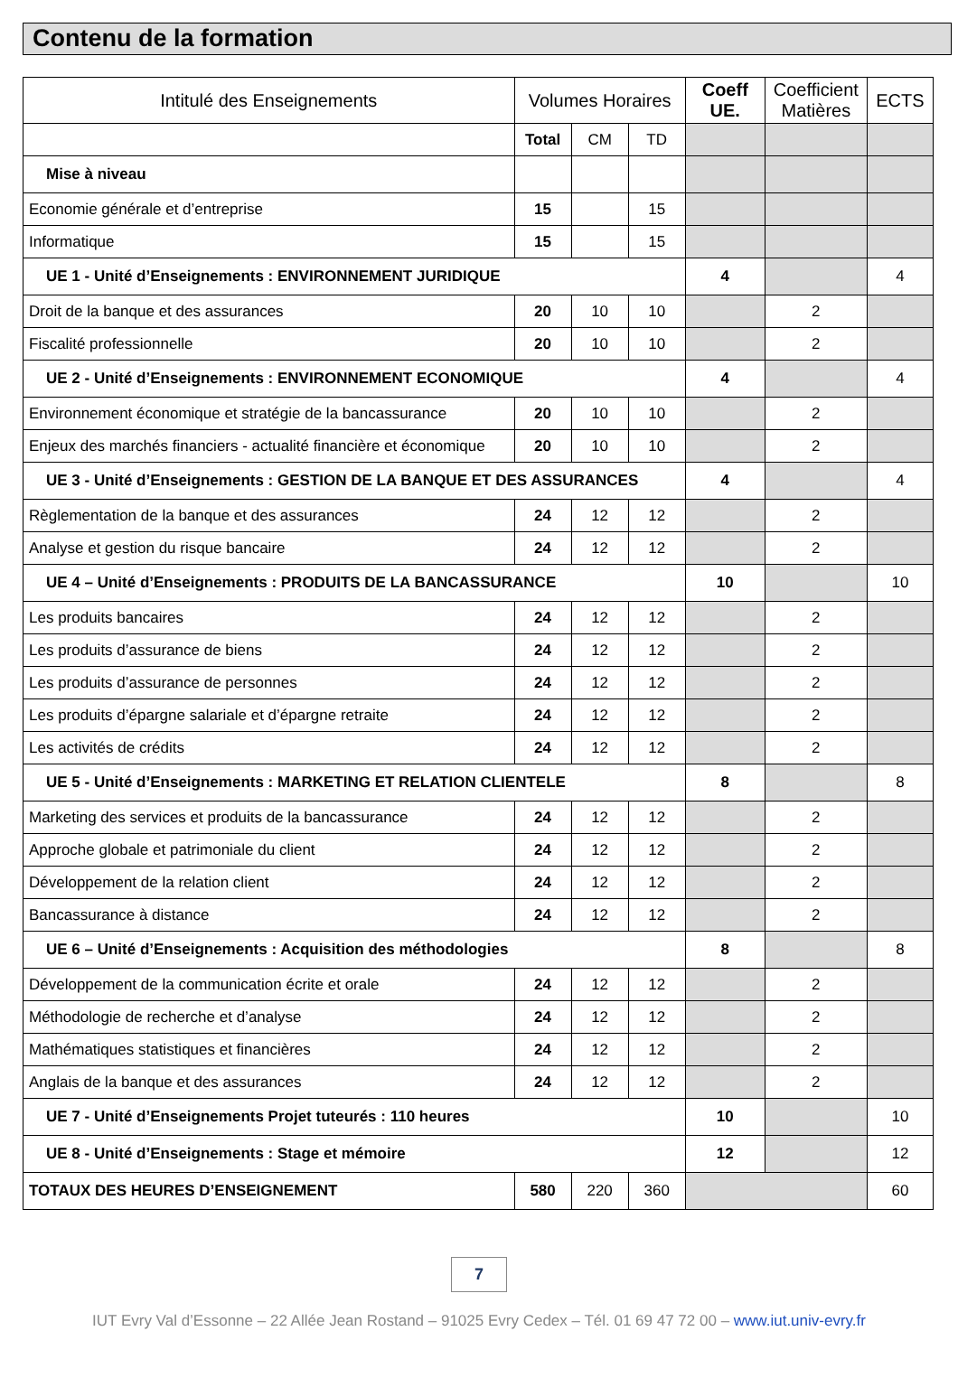Contenu de la formation
| Intitulé des Enseignements | Volumes Horaires | | | Coeff UE. | Coefficient Matières | ECTS |
| --- | --- | --- | --- | --- | --- | --- |
| | Total | CM | TD | | | |
| Mise à niveau | | | | | | |
| Economie générale et d’entreprise | 15 | | 15 | | | |
| Informatique | 15 | | 15 | | | |
| UE 1 - Unité d’Enseignements : ENVIRONNEMENT JURIDIQUE | | | | 4 | | 4 |
| Droit de la banque et des assurances | 20 | 10 | 10 | | 2 | |
| Fiscalité professionnelle | 20 | 10 | 10 | | 2 | |
| UE 2 - Unité d’Enseignements : ENVIRONNEMENT ECONOMIQUE | | | | 4 | | 4 |
| Environnement économique et stratégie de la bancassurance | 20 | 10 | 10 | | 2 | |
| Enjeux des marchés financiers - actualité financière et économique | 20 | 10 | 10 | | 2 | |
| UE 3 - Unité d’Enseignements : GESTION DE LA BANQUE ET DES ASSURANCES | | | | 4 | | 4 |
| Règlementation de la banque et des assurances | 24 | 12 | 12 | | 2 | |
| Analyse et gestion du risque bancaire | 24 | 12 | 12 | | 2 | |
| UE 4 – Unité d’Enseignements : PRODUITS DE LA BANCASSURANCE | | | | 10 | | 10 |
| Les produits bancaires | 24 | 12 | 12 | | 2 | |
| Les produits d’assurance de biens | 24 | 12 | 12 | | 2 | |
| Les produits d’assurance de personnes | 24 | 12 | 12 | | 2 | |
| Les produits d’épargne salariale et d’épargne retraite | 24 | 12 | 12 | | 2 | |
| Les activités de crédits | 24 | 12 | 12 | | 2 | |
| UE 5 - Unité d’Enseignements : MARKETING ET RELATION CLIENTELE | | | | 8 | | 8 |
| Marketing des services et produits de la bancassurance | 24 | 12 | 12 | | 2 | |
| Approche globale et patrimoniale du client | 24 | 12 | 12 | | 2 | |
| Développement de la relation client | 24 | 12 | 12 | | 2 | |
| Bancassurance à distance | 24 | 12 | 12 | | 2 | |
| UE 6 – Unité d’Enseignements : Acquisition des méthodologies | | | | 8 | | 8 |
| Développement de la communication écrite et orale | 24 | 12 | 12 | | 2 | |
| Méthodologie de recherche et d’analyse | 24 | 12 | 12 | | 2 | |
| Mathématiques statistiques et financières | 24 | 12 | 12 | | 2 | |
| Anglais de la banque et des assurances | 24 | 12 | 12 | | 2 | |
| UE 7 - Unité d’Enseignements Projet tuteurés : 110 heures | | | | 10 | | 10 |
| UE 8 - Unité d’Enseignements : Stage et mémoire | | | | 12 | | 12 |
| TOTAUX DES HEURES D’ENSEIGNEMENT | 580 | 220 | 360 | | | 60 |
7
IUT Evry Val d’Essonne – 22 Allée Jean Rostand – 91025 Evry Cedex – Tél. 01 69 47 72 00 – www.iut.univ-evry.fr